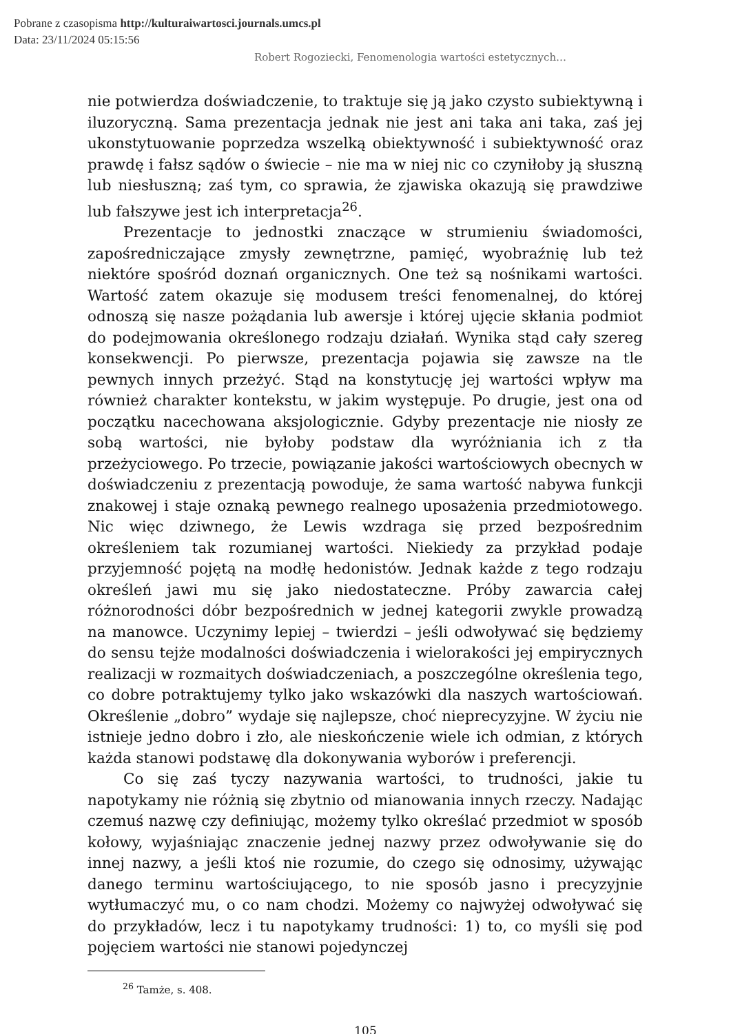Pobrane z czasopisma http://kulturaiwartosci.journals.umcs.pl
Data: 23/11/2024 05:15:56
Robert Rogoziecki, Fenomenologia wartości estetycznych…
nie potwierdza doświadczenie, to traktuje się ją jako czysto subiektywną i iluzoryczną. Sama prezentacja jednak nie jest ani taka ani taka, zaś jej ukonstytuowanie poprzedza wszelką obiektywność i subiektywność oraz prawdę i fałsz sądów o świecie – nie ma w niej nic co czyniłoby ją słuszną lub niesłuszną; zaś tym, co sprawia, że zjawiska okazują się prawdziwe lub fałszywe jest ich interpretacja<sup>26</sup>.
Prezentacje to jednostki znaczące w strumieniu świadomości, zapośredniczające zmysły zewnętrzne, pamięć, wyobraźnię lub też niektóre spośród doznań organicznych. One też są nośnikami wartości. Wartość zatem okazuje się modusem treści fenomenalnej, do której odnoszą się nasze pożądania lub awersje i której ujęcie skłania podmiot do podejmowania określonego rodzaju działań. Wynika stąd cały szereg konsekwencji. Po pierwsze, prezentacja pojawia się zawsze na tle pewnych innych przeżyć. Stąd na konstytucję jej wartości wpływ ma również charakter kontekstu, w jakim występuje. Po drugie, jest ona od początku nacechowana aksjologicznie. Gdyby prezentacje nie niosły ze sobą wartości, nie byłoby podstaw dla wyróżniania ich z tła przeżyciowego. Po trzecie, powiązanie jakości wartościowych obecnych w doświadczeniu z prezentacją powoduje, że sama wartość nabywa funkcji znakowej i staje oznaką pewnego realnego uposażenia przedmiotowego. Nic więc dziwnego, że Lewis wzdraga się przed bezpośrednim określeniem tak rozumianej wartości. Niekiedy za przykład podaje przyjemność pojętą na modłę hedonistów. Jednak każde z tego rodzaju określeń jawi mu się jako niedostateczne. Próby zawarcia całej różnorodności dóbr bezpośrednich w jednej kategorii zwykle prowadzą na manowce. Uczynimy lepiej – twierdzi – jeśli odwoływać się będziemy do sensu tejże modalności doświadczenia i wielorakości jej empirycznych realizacji w rozmaitych doświadczeniach, a poszczególne określenia tego, co dobre potraktujemy tylko jako wskazówki dla naszych wartościowań. Określenie „dobro” wydaje się najlepsze, choć nieprecyzyjne. W życiu nie istnieje jedno dobro i zło, ale nieskończenie wiele ich odmian, z których każda stanowi podstawę dla dokonywania wyborów i preferencji.
Co się zaś tyczy nazywania wartości, to trudności, jakie tu napotykamy nie różnią się zbytnio od mianowania innych rzeczy. Nadając czemuś nazwę czy definiując, możemy tylko określać przedmiot w sposób kołowy, wyjaśniając znaczenie jednej nazwy przez odwoływanie się do innej nazwy, a jeśli ktoś nie rozumie, do czego się odnosimy, używając danego terminu wartościującego, to nie sposób jasno i precyzyjnie wytłumaczyć mu, o co nam chodzi. Możemy co najwyżej odwoływać się do przykładów, lecz i tu napotykamy trudności: 1) to, co myśli się pod pojęciem wartości nie stanowi pojedynczej
<sup>26</sup> Tamże, s. 408.
105